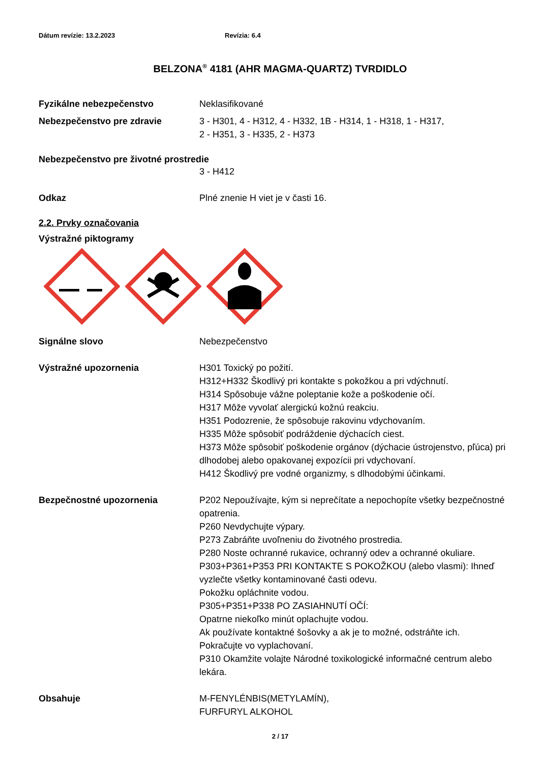Dátum revízie: 13.2.2023 Revízia: 6.4
BELZONA<sup>®</sup> 4181 (AHR MAGMA-QUARTZ) TVRDIDLO
Fyzikálne nebezpečenstvo Neklasifikované
Nebezpečenstvo pre zdravie 3 - H301, 4 - H312, 4 - H332, 1B - H314, 1 - H318, 1 - H317,
2 - H351, 3 - H335, 2 - H373
Nebezpečenstvo pre životné prostredie
3 - H412
Odkaz Plné znenie H viet je v časti 16.
2.2. Prvky označovania
Výstražné piktogramy
Signálne slovo Nebezpečenstvo
Výstražné upozornenia H301 Toxický po požití.
H312+H332 Škodlivý pri kontakte s pokožkou a pri vdýchnutí.
H314 Spôsobuje vážne poleptanie kože a poškodenie očí.
H317 Môže vyvolať alergickú kožnú reakciu.
H351 Podozrenie, že spôsobuje rakovinu vdychovaním.
H335 Môže spôsobiť podráždenie dýchacích ciest.
H373 Môže spôsobiť poškodenie orgánov (dýchacie ústrojenstvo, pľúca) pri dlhodobej alebo opakovanej expozícii pri vdychovaní.
H412 Škodlivý pre vodné organizmy, s dlhodobými účinkami.
Bezpečnostné upozornenia P202 Nepoužívajte, kým si neprečítate a nepochopíte všetky bezpečnostné opatrenia.
P260 Nevdychujte výpary.
P273 Zabráňte uvoľneniu do životného prostredia.
P280 Noste ochranné rukavice, ochranný odev a ochranné okuliare.
P303+P361+P353 PRI KONTAKTE S POKOŽKOU (alebo vlasmi): Ihneď vyzlečte všetky kontaminované časti odevu.
Pokožku opláchnite vodou.
P305+P351+P338 PO ZASIAHNUTÍ OČÍ:
Opatrne niekoľko minút oplachujte vodou.
Ak používate kontaktné šošovky a ak je to možné, odstráňte ich.
Pokračujte vo vyplachovaní.
P310 Okamžite volajte Národné toxikologické informačné centrum alebo lekára.
Obsahuje M-FENYLÉNBIS(METYLAMÍN),
FURFURYL ALKOHOL
2 / 17